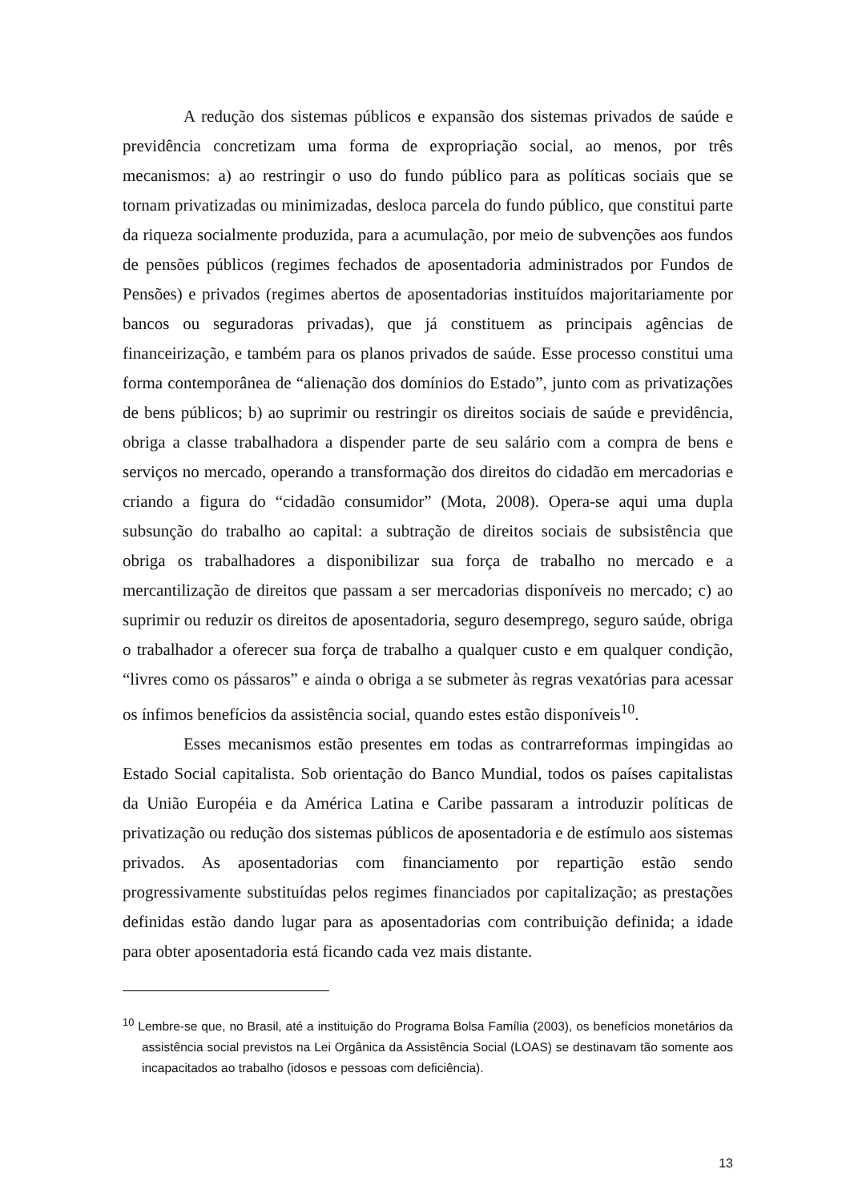A redução dos sistemas públicos e expansão dos sistemas privados de saúde e previdência concretizam uma forma de expropriação social, ao menos, por três mecanismos: a) ao restringir o uso do fundo público para as políticas sociais que se tornam privatizadas ou minimizadas, desloca parcela do fundo público, que constitui parte da riqueza socialmente produzida, para a acumulação, por meio de subvenções aos fundos de pensões públicos (regimes fechados de aposentadoria administrados por Fundos de Pensões) e privados (regimes abertos de aposentadorias instituídos majoritariamente por bancos ou seguradoras privadas), que já constituem as principais agências de financeirização, e também para os planos privados de saúde. Esse processo constitui uma forma contemporânea de “alienação dos domínios do Estado”, junto com as privatizações de bens públicos; b) ao suprimir ou restringir os direitos sociais de saúde e previdência, obriga a classe trabalhadora a dispender parte de seu salário com a compra de bens e serviços no mercado, operando a transformação dos direitos do cidadão em mercadorias e criando a figura do “cidadão consumidor” (Mota, 2008). Opera-se aqui uma dupla subsunção do trabalho ao capital: a subtração de direitos sociais de subsistência que obriga os trabalhadores a disponibilizar sua força de trabalho no mercado e a mercantilização de direitos que passam a ser mercadorias disponíveis no mercado; c) ao suprimir ou reduzir os direitos de aposentadoria, seguro desemprego, seguro saúde, obriga o trabalhador a oferecer sua força de trabalho a qualquer custo e em qualquer condição, “livres como os pássaros” e ainda o obriga a se submeter às regras vexatórias para acessar os ínfimos benefícios da assistência social, quando estes estão disponíveis<sup>10</sup>.
Esses mecanismos estão presentes em todas as contrarreformas impingidas ao Estado Social capitalista. Sob orientação do Banco Mundial, todos os países capitalistas da União Européia e da América Latina e Caribe passaram a introduzir políticas de privatização ou redução dos sistemas públicos de aposentadoria e de estímulo aos sistemas privados. As aposentadorias com financiamento por repartição estão sendo progressivamente substituídas pelos regimes financiados por capitalização; as prestações definidas estão dando lugar para as aposentadorias com contribuição definida; a idade para obter aposentadoria está ficando cada vez mais distante.
<sup>10</sup> Lembre-se que, no Brasil, até a instituição do Programa Bolsa Família (2003), os benefícios monetários da assistência social previstos na Lei Orgânica da Assistência Social (LOAS) se destinavam tão somente aos incapacitados ao trabalho (idosos e pessoas com deficiência).
13